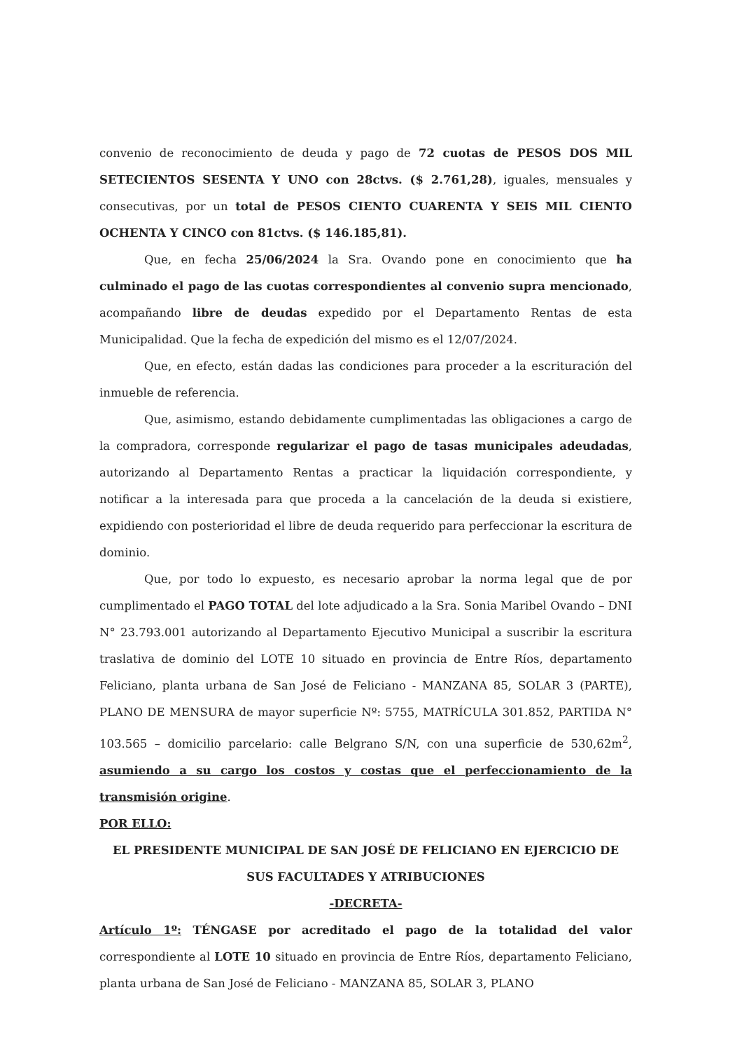convenio de reconocimiento de deuda y pago de 72 cuotas de PESOS DOS MIL SETECIENTOS SESENTA Y UNO con 28ctvs. ($ 2.761,28), iguales, mensuales y consecutivas, por un total de PESOS CIENTO CUARENTA Y SEIS MIL CIENTO OCHENTA Y CINCO con 81ctvs. ($ 146.185,81).
Que, en fecha 25/06/2024 la Sra. Ovando pone en conocimiento que ha culminado el pago de las cuotas correspondientes al convenio supra mencionado, acompañando libre de deudas expedido por el Departamento Rentas de esta Municipalidad. Que la fecha de expedición del mismo es el 12/07/2024.
Que, en efecto, están dadas las condiciones para proceder a la escrituración del inmueble de referencia.
Que, asimismo, estando debidamente cumplimentadas las obligaciones a cargo de la compradora, corresponde regularizar el pago de tasas municipales adeudadas, autorizando al Departamento Rentas a practicar la liquidación correspondiente, y notificar a la interesada para que proceda a la cancelación de la deuda si existiere, expidiendo con posterioridad el libre de deuda requerido para perfeccionar la escritura de dominio.
Que, por todo lo expuesto, es necesario aprobar la norma legal que de por cumplimentado el PAGO TOTAL del lote adjudicado a la Sra. Sonia Maribel Ovando – DNI N° 23.793.001 autorizando al Departamento Ejecutivo Municipal a suscribir la escritura traslativa de dominio del LOTE 10 situado en provincia de Entre Ríos, departamento Feliciano, planta urbana de San José de Feliciano - MANZANA 85, SOLAR 3 (PARTE), PLANO DE MENSURA de mayor superficie Nº: 5755, MATRÍCULA 301.852, PARTIDA N° 103.565 – domicilio parcelario: calle Belgrano S/N, con una superficie de 530,62m<sup>2</sup>, asumiendo a su cargo los costos y costas que el perfeccionamiento de la transmisión origine.
POR ELLO:
EL PRESIDENTE MUNICIPAL DE SAN JOSÉ DE FELICIANO EN EJERCICIO DE SUS FACULTADES Y ATRIBUCIONES
-DECRETA-
Artículo 1º: TÉNGASE por acreditado el pago de la totalidad del valor correspondiente al LOTE 10 situado en provincia de Entre Ríos, departamento Feliciano, planta urbana de San José de Feliciano - MANZANA 85, SOLAR 3, PLANO